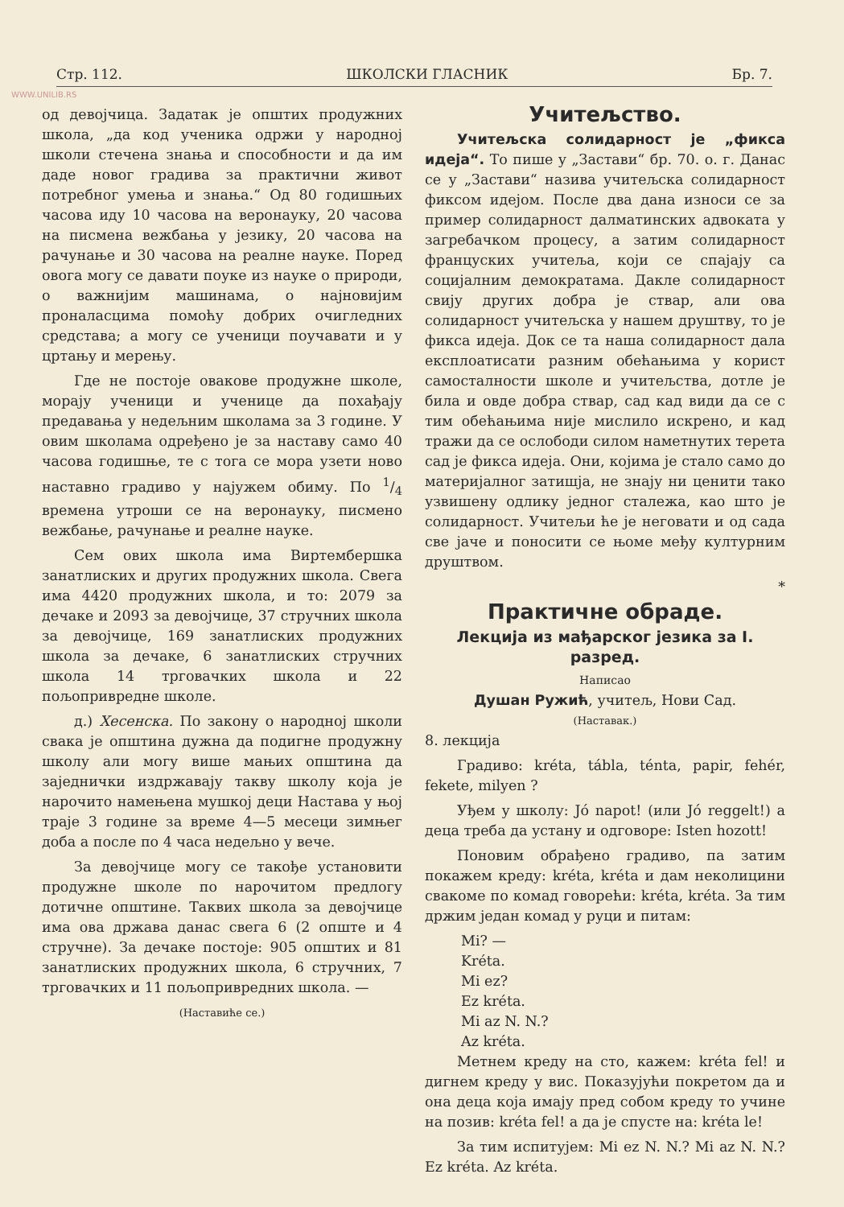WWW.UNILIB.RS
Стр. 112. ШКОЛСКИ ГЛАСНИК Бр. 7.
од девојчица. Задатак је општих продужних школа, „да код ученика одржи у народној школи стечена знања и способности и да им даде новог градива за практични живот потребног умења и знања.“ Од 80 годишњих часова иду 10 часова на веронауку, 20 часова на писмена вежбања у језику, 20 часова на рачунање и 30 часова на реалне науке. Поред овога могу се давати поуке из науке о природи, о важнијим машинама, о најновијим проналасцима помоћу добрих очигледних средстава; а могу се ученици поучавати и у цртању и мерењу.
Где не постоје оваковe продужне школе, морају ученици и ученице да похађају предавања у недељним школама за 3 године. У овим школама одређено је за наставу само 40 часова годишње, те с тога се мора узети ново наставно градиво у најужем обиму. По 1/4 времена утроши се на веронауку, писмено вежбање, рачунање и реалне науке.
Сем ових школа има Виртембершка занатлиских и других продужних школа. Свега има 4420 продужних школа, и то: 2079 за дечаке и 2093 за девојчице, 37 стручних школа за девојчице, 169 занатлиских продужних школа за дечаке, 6 занатлиских стручних школа 14 трговачких школа и 22 пољопривредне школе.
д.) Хесенска. По закону о народној школи свака је општина дужна да подигне продужну школу али могу више мањих општина да заједнички издржавају такву школу која је нарочито намењена мушкој деци Настава у њој траје 3 године за време 4—5 месеци зимњег доба а после по 4 часа недељно у вече.
За девојчице могу се такође установити продужне школе по нарочитом предлогу дотичне општине. Таквих школа за девојчице има ова држава данас свега 6 (2 опште и 4 стручне). За дечаке постоје: 905 општих и 81 занатлиских продужних школа, 6 стручних, 7 трговачких и 11 пољопривредних школа. —
(Наставиће се.)
Учитељство.
Учитељска солидарност је „фикса идеја“. То пише у „Застави“ бр. 70. о. г. Данас се у „Застави“ назива учитељска солидарност фиксом идејом. После два дана износи се за пример солидарност далматинских адвоката у загребачком процесу, а затим солидарност француских учитеља, који се спајају са социјалним демократама. Дакле солидарност свију других добра је ствар, али ова солидарност учитељска у нашем друштву, то је фикса идеја. Док се та наша солидарност дала експлоатисати разним обећањима у корист самосталности школе и учитељства, дотле је била и овде добра ствар, сад кад види да се с тим обећањима није мислило искрено, и кад тражи да се ослободи силом наметнутих терета сад је фикса идеја. Они, којима је стало само до материјалног затишја, не знају ни ценити тако узвишену одлику једног сталежа, као што је солидарност. Учитељи ће је неговати и од сада све јаче и поносити се њоме међу културним друштвом.
*
Практичне обраде.
Лекција из мађарског језика за I. разред.
Написао
Душан Ружић, учитељ, Нови Сад.
(Наставак.)
8. лекција
Градиво: kréta, tábla, ténta, papir, fehér, fekete, milyen ?
Уђем у школу: Jó napot! (или Jó reggelt!) а деца треба да устану и одговоре: Isten hozott!
Поновим обрађено градиво, па затим покажем креду: kréta, kréta и дам неколицини свакоме по комад говорећи: kréta, kréta. За тим држим један комад у руци и питам:
Mi? —
Kréta.
Mi ez?
Ez kréta.
Mi az N. N.?
Az kréta.
Метнем креду на сто, кажем: kréta fel! и дигнем креду у вис. Показујући покретом да и она деца која имају пред собом креду то учине на позив: kréta fel! а да је спусте на: kréta le!
За тим испитујем: Mi ez N. N.? Mi az N. N.? Ez kréta. Az kréta.